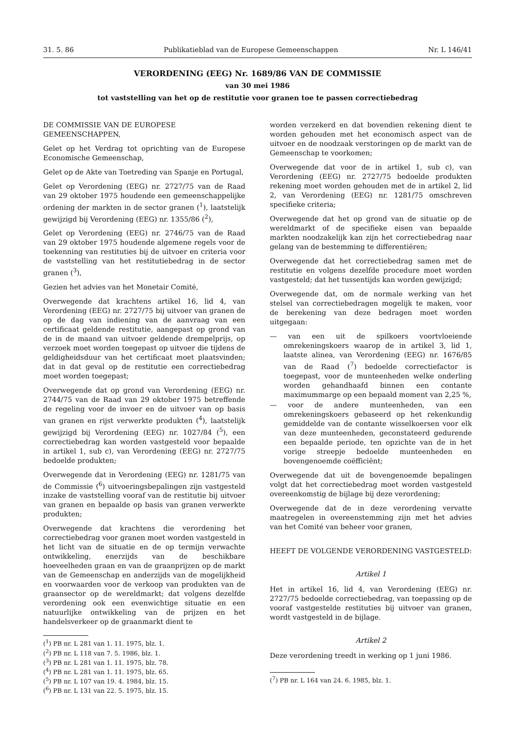31. 5. 86 Publikatieblad van de Europese Gemeenschappen Nr. L 146/41
VERORDENING (EEG) Nr. 1689/86 VAN DE COMMISSIE
van 30 mei 1986
tot vaststelling van het op de restitutie voor granen toe te passen correctiebedrag
DE COMMISSIE VAN DE EUROPESE GEMEENSCHAPPEN,
Gelet op het Verdrag tot oprichting van de Europese Economische Gemeenschap,
Gelet op de Akte van Toetreding van Spanje en Portugal,
Gelet op Verordening (EEG) nr. 2727/75 van de Raad van 29 oktober 1975 houdende een gemeenschappelijke ordening der markten in de sector granen (<sup>1</sup>), laatstelijk gewijzigd bij Verordening (EEG) nr. 1355/86 (<sup>2</sup>),
Gelet op Verordening (EEG) nr. 2746/75 van de Raad van 29 oktober 1975 houdende algemene regels voor de toekenning van restituties bij de uitvoer en criteria voor de vaststelling van het restitutiebedrag in de sector granen (<sup>3</sup>),
Gezien het advies van het Monetair Comité,
Overwegende dat krachtens artikel 16, lid 4, van Verordening (EEG) nr. 2727/75 bij uitvoer van granen de op de dag van indiening van de aanvraag van een certificaat geldende restitutie, aangepast op grond van de in de maand van uitvoer geldende drempelprijs, op verzoek moet worden toegepast op uitvoer die tijdens de geldigheidsduur van het certificaat moet plaatsvinden; dat in dat geval op de restitutie een correctiebedrag moet worden toegepast;
Overwegende dat op grond van Verordening (EEG) nr. 2744/75 van de Raad van 29 oktober 1975 betreffende de regeling voor de invoer en de uitvoer van op basis van granen en rijst verwerkte produkten (<sup>4</sup>), laatstelijk gewijzigd bij Verordening (EEG) nr. 1027/84 (<sup>5</sup>), een correctiebedrag kan worden vastgesteld voor bepaalde in artikel 1, sub c), van Verordening (EEG) nr. 2727/75 bedoelde produkten;
Overwegende dat in Verordening (EEG) nr. 1281/75 van de Commissie (<sup>6</sup>) uitvoeringsbepalingen zijn vastgesteld inzake de vaststelling vooraf van de restitutie bij uitvoer van granen en bepaalde op basis van granen verwerkte produkten;
Overwegende dat krachtens die verordening het correctiebedrag voor granen moet worden vastgesteld in het licht van de situatie en de op termijn verwachte ontwikkeling, enerzijds van de beschikbare hoeveelheden graan en van de graanprijzen op de markt van de Gemeenschap en anderzijds van de mogelijkheid en voorwaarden voor de verkoop van produkten van de graansector op de wereldmarkt; dat volgens dezelfde verordening ook een evenwichtige situatie en een natuurlijke ontwikkeling van de prijzen en het handelsverkeer op de graanmarkt dient te
(<sup>1</sup>) PB nr. L 281 van 1. 11. 1975, blz. 1.
(<sup>2</sup>) PB nr. L 118 van 7. 5. 1986, blz. 1.
(<sup>3</sup>) PB nr. L 281 van 1. 11. 1975, blz. 78.
(<sup>4</sup>) PB nr. L 281 van 1. 11. 1975, blz. 65.
(<sup>5</sup>) PB nr. L 107 van 19. 4. 1984, blz. 15.
(<sup>6</sup>) PB nr. L 131 van 22. 5. 1975, blz. 15.
worden verzekerd en dat bovendien rekening dient te worden gehouden met het economisch aspect van de uitvoer en de noodzaak verstoringen op de markt van de Gemeenschap te voorkomen;
Overwegende dat voor de in artikel 1, sub c), van Verordening (EEG) nr. 2727/75 bedoelde produkten rekening moet worden gehouden met de in artikel 2, lid 2, van Verordening (EEG) nr. 1281/75 omschreven specifieke criteria;
Overwegende dat het op grond van de situatie op de wereldmarkt of de specifieke eisen van bepaalde markten noodzakelijk kan zijn het correctiebedrag naar gelang van de bestemming te differentiëren;
Overwegende dat het correctiebedrag samen met de restitutie en volgens dezelfde procedure moet worden vastgesteld; dat het tussentijds kan worden gewijzigd;
Overwegende dat, om de normale werking van het stelsel van correctiebedragen mogelijk te maken, voor de berekening van deze bedragen moet worden uitgegaan:
— van een uit de spilkoers voortvloeiende omrekeningskoers waarop de in artikel 3, lid 1, laatste alinea, van Verordening (EEG) nr. 1676/85 van de Raad (<sup>7</sup>) bedoelde correctiefactor is toegepast, voor de munteenheden welke onderling worden gehandhaafd binnen een contante maximummarge op een bepaald moment van 2,25 %,
— voor de andere munteenheden, van een omrekeningskoers gebaseerd op het rekenkundig gemiddelde van de contante wisselkoersen voor elk van deze munteenheden, geconstateerd gedurende een bepaalde periode, ten opzichte van de in het vorige streepje bedoelde munteenheden en bovengenoemde coëfficiënt;
Overwegende dat uit de bovengenoemde bepalingen volgt dat het correctiebedrag moet worden vastgesteld overeenkomstig de bijlage bij deze verordening;
Overwegende dat de in deze verordening vervatte maatregelen in overeenstemming zijn met het advies van het Comité van beheer voor granen,
HEEFT DE VOLGENDE VERORDENING VASTGESTELD:
Artikel 1
Het in artikel 16, lid 4, van Verordening (EEG) nr. 2727/75 bedoelde correctiebedrag, van toepassing op de vooraf vastgestelde restituties bij uitvoer van granen, wordt vastgesteld in de bijlage.
Artikel 2
Deze verordening treedt in werking op 1 juni 1986.
(<sup>7</sup>) PB nr. L 164 van 24. 6. 1985, blz. 1.